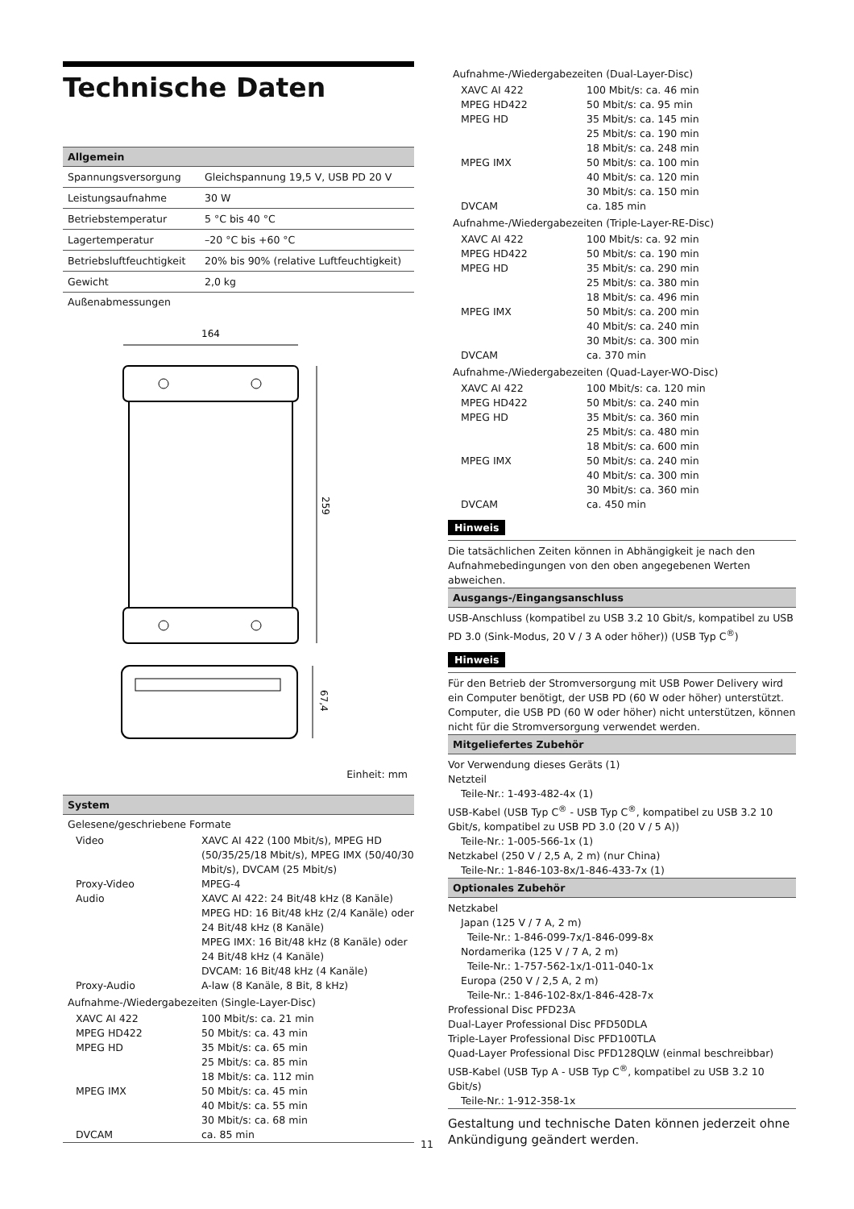Technische Daten
Allgemein
| Spannungsversorgung | Gleichspannung 19,5 V, USB PD 20 V |
| Leistungsaufnahme | 30 W |
| Betriebstemperatur | 5 °C bis 40 °C |
| Lagertemperatur | –20 °C bis +60 °C |
| Betriebsluftfeuchtigkeit | 20% bis 90% (relative Luftfeuchtigkeit) |
| Gewicht | 2,0 kg |
Außenabmessungen
164
259
67,4
Einheit: mm
System
Gelesene/geschriebene Formate
| Video | XAVC AI 422 (100 Mbit/s), MPEG HD (50/35/25/18 Mbit/s), MPEG IMX (50/40/30 Mbit/s), DVCAM (25 Mbit/s) |
| Proxy-Video | MPEG-4 |
| Audio | XAVC AI 422: 24 Bit/48 kHz (8 Kanäle) MPEG HD: 16 Bit/48 kHz (2/4 Kanäle) oder 24 Bit/48 kHz (8 Kanäle) MPEG IMX: 16 Bit/48 kHz (8 Kanäle) oder 24 Bit/48 kHz (4 Kanäle) DVCAM: 16 Bit/48 kHz (4 Kanäle) |
| Proxy-Audio | A-law (8 Kanäle, 8 Bit, 8 kHz) |
Aufnahme-/Wiedergabezeiten (Single-Layer-Disc)
| XAVC AI 422 | 100 Mbit/s: ca. 21 min |
| MPEG HD422 | 50 Mbit/s: ca. 43 min |
| MPEG HD | 35 Mbit/s: ca. 65 min 25 Mbit/s: ca. 85 min 18 Mbit/s: ca. 112 min |
| MPEG IMX | 50 Mbit/s: ca. 45 min 40 Mbit/s: ca. 55 min 30 Mbit/s: ca. 68 min |
| DVCAM | ca. 85 min |
Aufnahme-/Wiedergabezeiten (Dual-Layer-Disc)
| XAVC AI 422 | 100 Mbit/s: ca. 46 min |
| MPEG HD422 | 50 Mbit/s: ca. 95 min |
| MPEG HD | 35 Mbit/s: ca. 145 min 25 Mbit/s: ca. 190 min 18 Mbit/s: ca. 248 min |
| MPEG IMX | 50 Mbit/s: ca. 100 min 40 Mbit/s: ca. 120 min 30 Mbit/s: ca. 150 min |
| DVCAM | ca. 185 min |
Aufnahme-/Wiedergabezeiten (Triple-Layer-RE-Disc)
| XAVC AI 422 | 100 Mbit/s: ca. 92 min |
| MPEG HD422 | 50 Mbit/s: ca. 190 min |
| MPEG HD | 35 Mbit/s: ca. 290 min 25 Mbit/s: ca. 380 min 18 Mbit/s: ca. 496 min |
| MPEG IMX | 50 Mbit/s: ca. 200 min 40 Mbit/s: ca. 240 min 30 Mbit/s: ca. 300 min |
| DVCAM | ca. 370 min |
Aufnahme-/Wiedergabezeiten (Quad-Layer-WO-Disc)
| XAVC AI 422 | 100 Mbit/s: ca. 120 min |
| MPEG HD422 | 50 Mbit/s: ca. 240 min |
| MPEG HD | 35 Mbit/s: ca. 360 min 25 Mbit/s: ca. 480 min 18 Mbit/s: ca. 600 min |
| MPEG IMX | 50 Mbit/s: ca. 240 min 40 Mbit/s: ca. 300 min 30 Mbit/s: ca. 360 min |
| DVCAM | ca. 450 min |
Hinweis
Die tatsächlichen Zeiten können in Abhängigkeit je nach den Aufnahmebedingungen von den oben angegebenen Werten abweichen.
Ausgangs-/Eingangsanschluss
USB-Anschluss (kompatibel zu USB 3.2 10 Gbit/s, kompatibel zu USB PD 3.0 (Sink-Modus, 20 V / 3 A oder höher)) (USB Typ C<sup>®</sup>)
Hinweis
Für den Betrieb der Stromversorgung mit USB Power Delivery wird ein Computer benötigt, der USB PD (60 W oder höher) unterstützt. Computer, die USB PD (60 W oder höher) nicht unterstützen, können nicht für die Stromversorgung verwendet werden.
Mitgeliefertes Zubehör
Vor Verwendung dieses Geräts (1)
Netzteil
Teile-Nr.: 1-493-482-4x (1)
USB-Kabel (USB Typ C<sup>®</sup> - USB Typ C<sup>®</sup>, kompatibel zu USB 3.2 10 Gbit/s, kompatibel zu USB PD 3.0 (20 V / 5 A))
Teile-Nr.: 1-005-566-1x (1)
Netzkabel (250 V / 2,5 A, 2 m) (nur China)
Teile-Nr.: 1-846-103-8x/1-846-433-7x (1)
Optionales Zubehör
Netzkabel
Japan (125 V / 7 A, 2 m)
Teile-Nr.: 1-846-099-7x/1-846-099-8x
Nordamerika (125 V / 7 A, 2 m)
Teile-Nr.: 1-757-562-1x/1-011-040-1x
Europa (250 V / 2,5 A, 2 m)
Teile-Nr.: 1-846-102-8x/1-846-428-7x
Professional Disc PFD23A
Dual-Layer Professional Disc PFD50DLA
Triple-Layer Professional Disc PFD100TLA
Quad-Layer Professional Disc PFD128QLW (einmal beschreibbar)
USB-Kabel (USB Typ A - USB Typ C<sup>®</sup>, kompatibel zu USB 3.2 10 Gbit/s)
Teile-Nr.: 1-912-358-1x
Gestaltung und technische Daten können jederzeit ohne Ankündigung geändert werden.
11